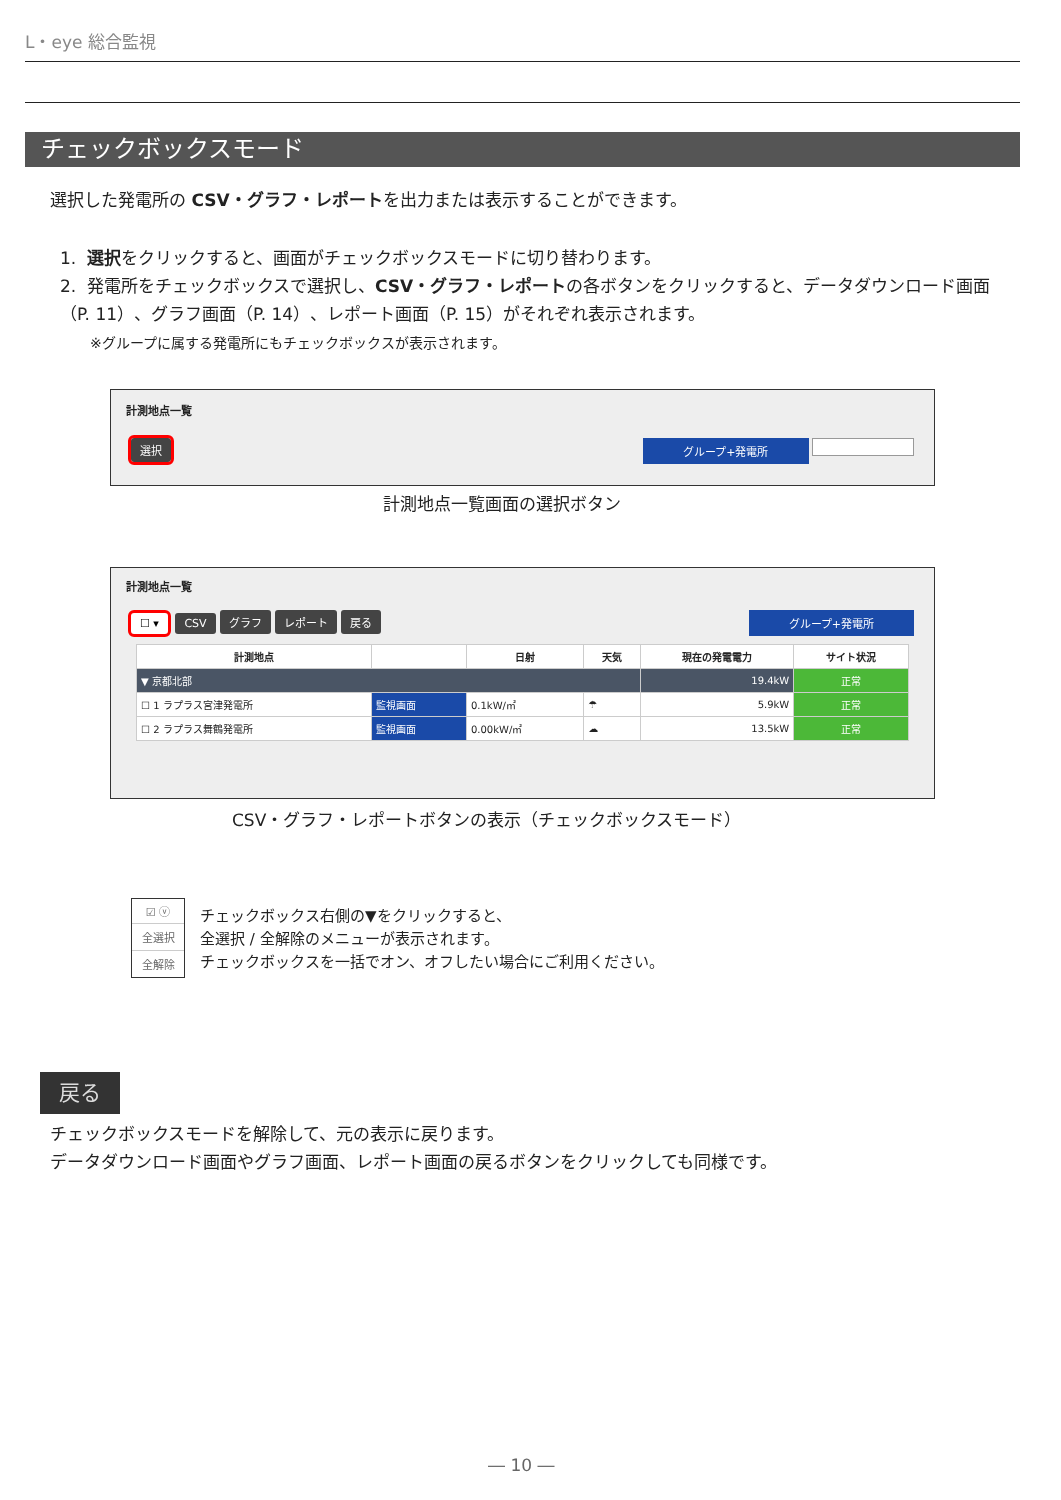L・eye 総合監視
チェックボックスモード
選択した発電所の CSV・グラフ・レポートを出力または表示することができます。
1. 選択をクリックすると、画面がチェックボックスモードに切り替わります。
2. 発電所をチェックボックスで選択し、CSV・グラフ・レポートの各ボタンをクリックすると、データダウンロード画面（P. 11）、グラフ画面（P. 14）、レポート画面（P. 15）がそれぞれ表示されます。
※グループに属する発電所にもチェックボックスが表示されます。
計測地点一覧
選択 グループ+発電所
計測地点一覧画面の選択ボタン
計測地点一覧
☐ ▾ CSV グラフ レポート 戻る グループ+発電所
| 計測地点 | | 日射 | 天気 | 現在の発電電力 | サイト状況 |
| --- | --- | --- | --- | --- | --- |
| ▼ 京都北部 | | | | 19.4kW | 正常 |
| ☐ 1 ラプラス宮津発電所 | 監視画面 | 0.1kW/㎡ | ☂ | 5.9kW | 正常 |
| ☐ 2 ラプラス舞鶴発電所 | 監視画面 | 0.00kW/㎡ | ☁ | 13.5kW | 正常 |
CSV・グラフ・レポートボタンの表示（チェックボックスモード）
☑ ⓥ
全選択
全解除
チェックボックス右側の▼をクリックすると、
全選択 / 全解除のメニューが表示されます。
チェックボックスを一括でオン、オフしたい場合にご利用ください。
戻る
チェックボックスモードを解除して、元の表示に戻ります。
データダウンロード画面やグラフ画面、レポート画面の戻るボタンをクリックしても同様です。
― 10 ―